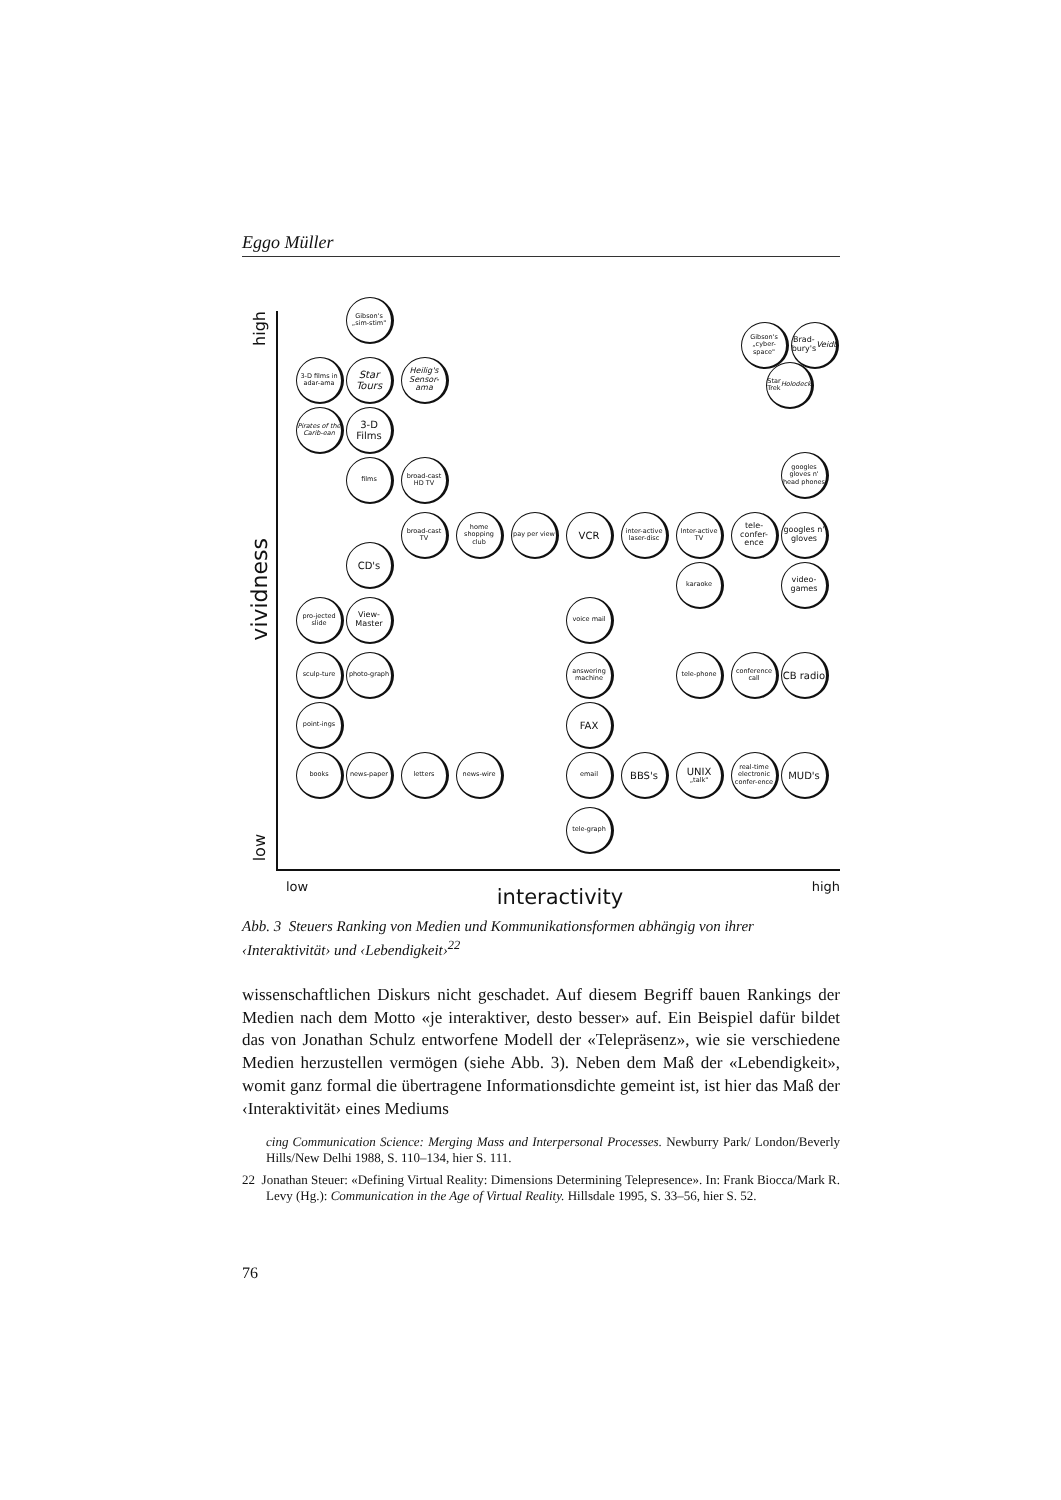Eggo Müller
high
vividness
low
Gibson's „sim-stim"
Gibson's „cyber-space"
Brad-bury's Veidt
3-D films in adar-ama
Star Tours
Heilig's Sensor-ama
Star Trek Holodeck
Pirates of the Carib-ean
3-D Films
films
broad-cast HD TV
googles gloves n' head phones
broad-cast TV
home shopping club
pay per view
VCR
inter-active laser-disc
Inter-active TV
tele-confer-ence
googles n' gloves
CD's
karaoke
video-games
pro-jected slide
View-Master
voice mail
sculp-ture
photo-graph
answering machine
tele-phone
conference call
CB radio
point-ings
FAX
books
news-paper
letters
news-wire
email
BBS's
UNIX
„talk"
real-time electronic confer-ence
MUD's
tele-graph
low interactivity high
Abb. 3 Steuers Ranking von Medien und Kommunikationsformen abhängig von ihrer ‹Interaktivität› und ‹Lebendigkeit›<sup>22</sup>
wissenschaftlichen Diskurs nicht geschadet. Auf diesem Begriff bauen Rankings der Medien nach dem Motto «je interaktiver, desto besser» auf. Ein Beispiel dafür bildet das von Jonathan Schulz entworfene Modell der «Telepräsenz», wie sie verschiedene Medien herzustellen vermögen (siehe Abb. 3). Neben dem Maß der «Lebendigkeit», womit ganz formal die übertragene Informationsdichte gemeint ist, ist hier das Maß der ‹Interaktivität› eines Mediums
cing Communication Science: Merging Mass and Interpersonal Processes. Newburry Park/ London/Beverly Hills/New Delhi 1988, S. 110–134, hier S. 111.
22 Jonathan Steuer: «Defining Virtual Reality: Dimensions Determining Telepresence». In: Frank Biocca/Mark R. Levy (Hg.): Communication in the Age of Virtual Reality. Hillsdale 1995, S. 33–56, hier S. 52.
76